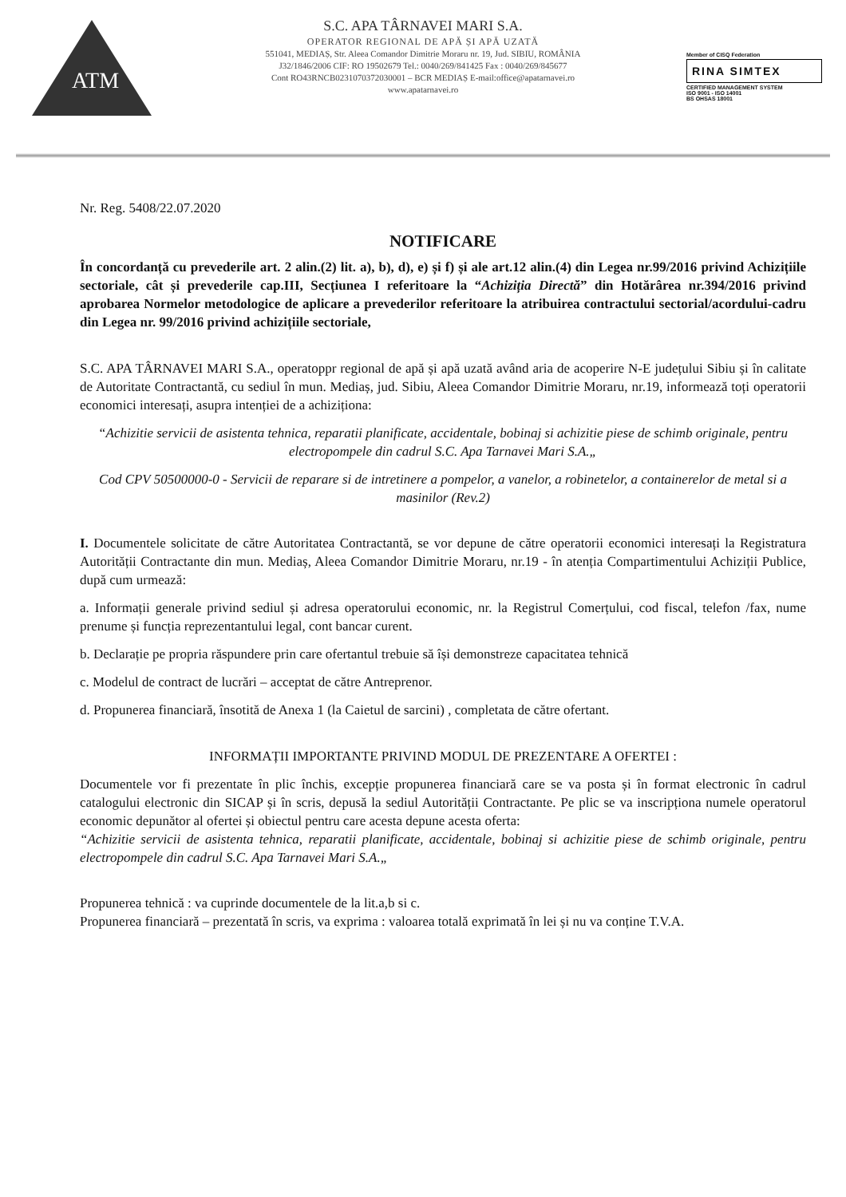ATM
S.C. APA TÂRNAVEI MARI S.A.
OPERATOR REGIONAL DE APĂ ȘI APĂ UZATĂ
551041, MEDIAȘ, Str. Aleea Comandor Dimitrie Moraru nr. 19, Jud. SIBIU, ROMÂNIA
J32/1846/2006 CIF: RO 19502679 Tel.: 0040/269/841425 Fax : 0040/269/845677
Cont RO43RNCB0231070372030001 – BCR MEDIAȘ E-mail:office@apatarnavei.ro
www.apatarnavei.ro
Member of CISQ Federation
RINA SIMTEX
CERTIFIED MANAGEMENT SYSTEM
ISO 9001 - ISO 14001
BS OHSAS 18001
Nr. Reg. 5408/22.07.2020
NOTIFICARE
În concordanță cu prevederile art. 2 alin.(2) lit. a), b), d), e) și f) și ale art.12 alin.(4) din Legea nr.99/2016 privind Achizițiile sectoriale, cât și prevederile cap.III, Secțiunea I referitoare la “Achiziția Directă” din Hotărârea nr.394/2016 privind aprobarea Normelor metodologice de aplicare a prevederilor referitoare la atribuirea contractului sectorial/acordului-cadru din Legea nr. 99/2016 privind achizițiile sectoriale,
S.C. APA TÂRNAVEI MARI S.A., operatoppr regional de apă și apă uzată având aria de acoperire N-E județului Sibiu și în calitate de Autoritate Contractantă, cu sediul în mun. Mediaș, jud. Sibiu, Aleea Comandor Dimitrie Moraru, nr.19, informează toți operatorii economici interesați, asupra intenției de a achiziționa:
“Achizitie servicii de asistenta tehnica, reparatii planificate, accidentale, bobinaj si achizitie piese de schimb originale, pentru electropompele din cadrul S.C. Apa Tarnavei Mari S.A.„
Cod CPV 50500000-0 - Servicii de reparare si de intretinere a pompelor, a vanelor, a robinetelor, a containerelor de metal si a masinilor (Rev.2)
I. Documentele solicitate de către Autoritatea Contractantă, se vor depune de către operatorii economici interesați la Registratura Autorității Contractante din mun. Mediaș, Aleea Comandor Dimitrie Moraru, nr.19 - în atenția Compartimentului Achiziții Publice, după cum urmează:
a. Informații generale privind sediul și adresa operatorului economic, nr. la Registrul Comerțului, cod fiscal, telefon /fax, nume prenume și funcția reprezentantului legal, cont bancar curent.
b. Declarație pe propria răspundere prin care ofertantul trebuie să își demonstreze capacitatea tehnică
c. Modelul de contract de lucrări – acceptat de către Antreprenor.
d. Propunerea financiară, însotită de Anexa 1 (la Caietul de sarcini) , completata de către ofertant.
INFORMAȚII IMPORTANTE PRIVIND MODUL DE PREZENTARE A OFERTEI :
Documentele vor fi prezentate în plic închis, excepție propunerea financiară care se va posta și în format electronic în cadrul catalogului electronic din SICAP și în scris, depusă la sediul Autorității Contractante. Pe plic se va inscripționa numele operatorul economic depunător al ofertei și obiectul pentru care acesta depune acesta oferta:
“Achizitie servicii de asistenta tehnica, reparatii planificate, accidentale, bobinaj si achizitie piese de schimb originale, pentru electropompele din cadrul S.C. Apa Tarnavei Mari S.A.„
Propunerea tehnică : va cuprinde documentele de la lit.a,b si c.
Propunerea financiară – prezentată în scris, va exprima : valoarea totală exprimată în lei și nu va conține T.V.A.